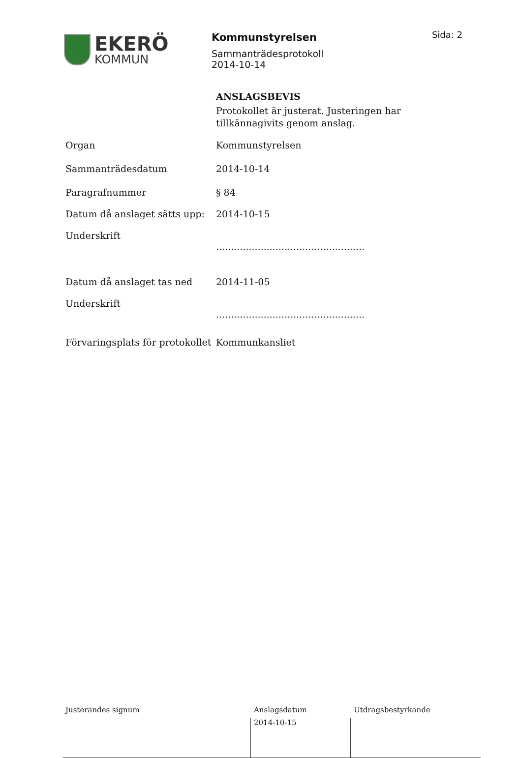EKERÖ
KOMMUN
Kommunstyrelsen
Sammanträdesprotokoll
2014-10-14
Sida: 2
ANSLAGSBEVIS
Protokollet är justerat. Justeringen har
tillkännagivits genom anslag.
Organ Kommunstyrelsen
Sammanträdesdatum 2014-10-14
Paragrafnummer § 84
Datum då anslaget sätts upp:
2014-10-15
Underskrift
..................................................
Datum då anslaget tas ned 2014-11-05
Underskrift
..................................................
Förvaringsplats för protokollet
Kommunkansliet
Justerandes signum Anslagsdatum
2014-10-15
Utdragsbestyrkande